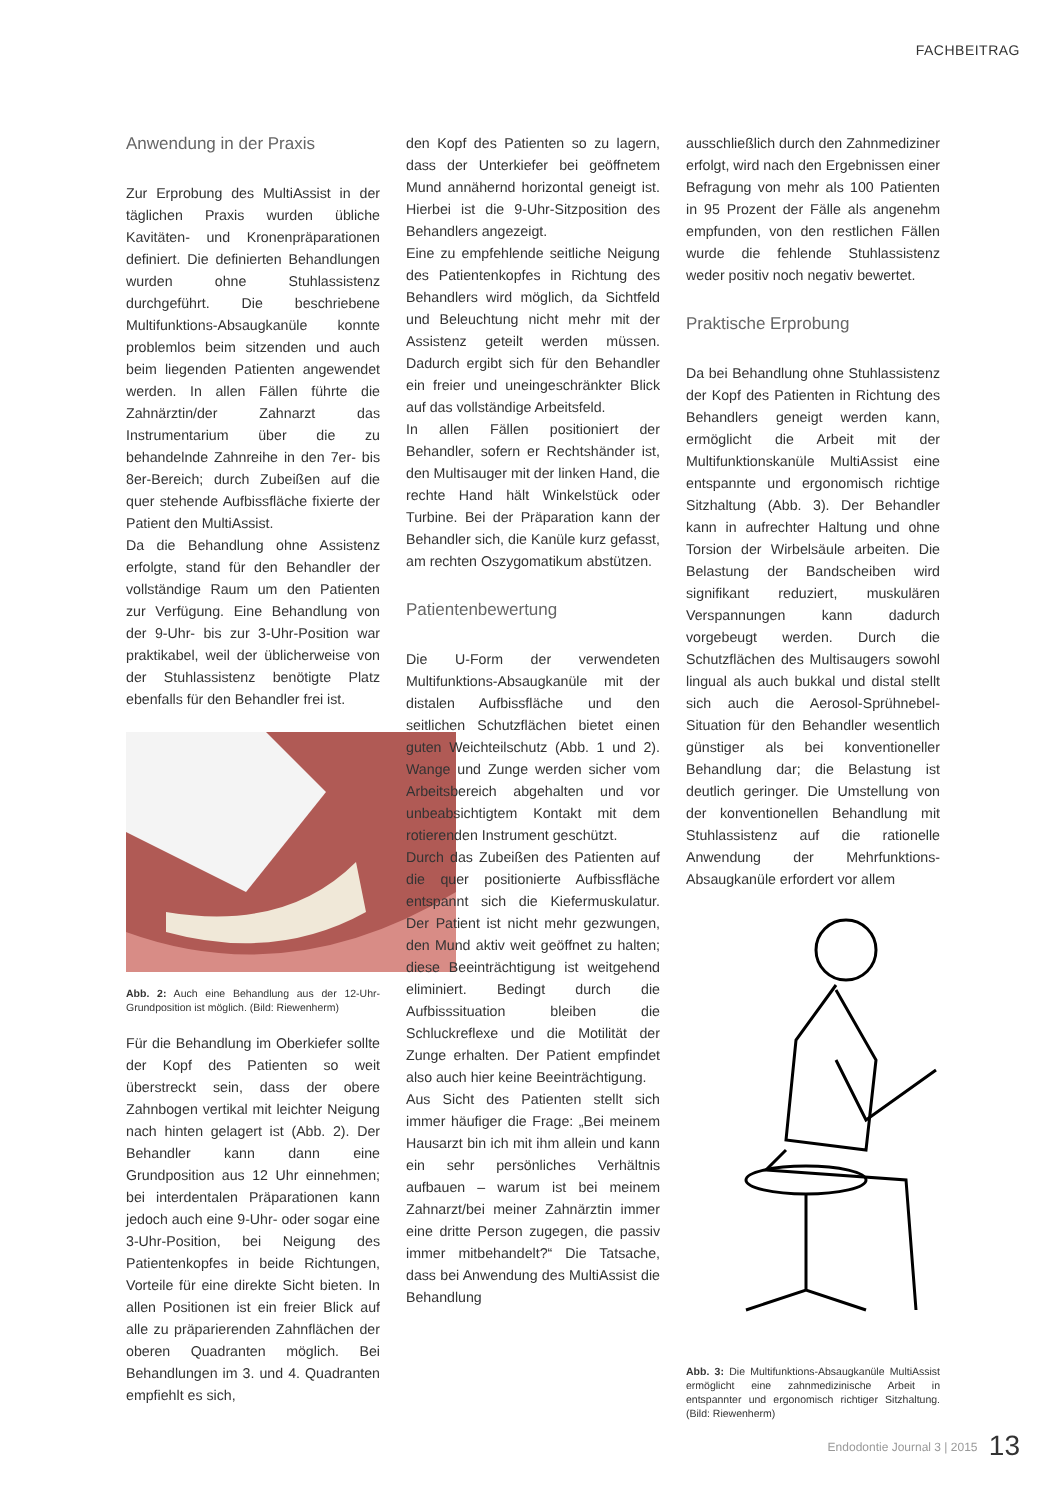FACHBEITRAG
Anwendung in der Praxis
Zur Erprobung des MultiAssist in der täglichen Praxis wurden übliche Kavitäten- und Kronenpräparationen definiert. Die definierten Behandlungen wurden ohne Stuhlassistenz durchgeführt. Die beschriebene Multifunktions-Absaugkanüle konnte problemlos beim sitzenden und auch beim liegenden Patienten angewendet werden. In allen Fällen führte die Zahnärztin/der Zahnarzt das Instrumentarium über die zu behandelnde Zahnreihe in den 7er- bis 8er-Bereich; durch Zubeißen auf die quer stehende Aufbissfläche fixierte der Patient den MultiAssist.
Da die Behandlung ohne Assistenz erfolgte, stand für den Behandler der vollständige Raum um den Patienten zur Verfügung. Eine Behandlung von der 9-Uhr- bis zur 3-Uhr-Position war praktikabel, weil der üblicherweise von der Stuhlassistenz benötigte Platz ebenfalls für den Behandler frei ist.
Abb. 2: Auch eine Behandlung aus der 12-Uhr-Grundposition ist möglich. (Bild: Riewenherm)
Für die Behandlung im Oberkiefer sollte der Kopf des Patienten so weit überstreckt sein, dass der obere Zahnbogen vertikal mit leichter Neigung nach hinten gelagert ist (Abb. 2). Der Behandler kann dann eine Grundposition aus 12 Uhr einnehmen; bei interdentalen Präparationen kann jedoch auch eine 9-Uhr- oder sogar eine 3-Uhr-Position, bei Neigung des Patientenkopfes in beide Richtungen, Vorteile für eine direkte Sicht bieten. In allen Positionen ist ein freier Blick auf alle zu präparierenden Zahnflächen der oberen Quadranten möglich. Bei Behandlungen im 3. und 4. Quadranten empfiehlt es sich,
den Kopf des Patienten so zu lagern, dass der Unterkiefer bei geöffnetem Mund annähernd horizontal geneigt ist. Hierbei ist die 9-Uhr-Sitzposition des Behandlers angezeigt.
Eine zu empfehlende seitliche Neigung des Patientenkopfes in Richtung des Behandlers wird möglich, da Sichtfeld und Beleuchtung nicht mehr mit der Assistenz geteilt werden müssen. Dadurch ergibt sich für den Behandler ein freier und uneingeschränkter Blick auf das vollständige Arbeitsfeld.
In allen Fällen positioniert der Behandler, sofern er Rechtshänder ist, den Multisauger mit der linken Hand, die rechte Hand hält Winkelstück oder Turbine. Bei der Präparation kann der Behandler sich, die Kanüle kurz gefasst, am rechten Oszygomatikum abstützen.
Patientenbewertung
Die U-Form der verwendeten Multifunktions-Absaugkanüle mit der distalen Aufbissfläche und den seitlichen Schutzflächen bietet einen guten Weichteilschutz (Abb. 1 und 2). Wange und Zunge werden sicher vom Arbeitsbereich abgehalten und vor unbeabsichtigtem Kontakt mit dem rotierenden Instrument geschützt.
Durch das Zubeißen des Patienten auf die quer positionierte Aufbissfläche entspannt sich die Kiefermuskulatur. Der Patient ist nicht mehr gezwungen, den Mund aktiv weit geöffnet zu halten; diese Beeinträchtigung ist weitgehend eliminiert. Bedingt durch die Aufbisssituation bleiben die Schluckreflexe und die Motilität der Zunge erhalten. Der Patient empfindet also auch hier keine Beeinträchtigung.
Aus Sicht des Patienten stellt sich immer häufiger die Frage: „Bei meinem Hausarzt bin ich mit ihm allein und kann ein sehr persönliches Verhältnis aufbauen – warum ist bei meinem Zahnarzt/bei meiner Zahnärztin immer eine dritte Person zugegen, die passiv immer mitbehandelt?“ Die Tatsache, dass bei Anwendung des MultiAssist die Behandlung
ausschließlich durch den Zahnmediziner erfolgt, wird nach den Ergebnissen einer Befragung von mehr als 100 Patienten in 95 Prozent der Fälle als angenehm empfunden, von den restlichen Fällen wurde die fehlende Stuhlassistenz weder positiv noch negativ bewertet.
Praktische Erprobung
Da bei Behandlung ohne Stuhlassistenz der Kopf des Patienten in Richtung des Behandlers geneigt werden kann, ermöglicht die Arbeit mit der Multifunktionskanüle MultiAssist eine entspannte und ergonomisch richtige Sitzhaltung (Abb. 3). Der Behandler kann in aufrechter Haltung und ohne Torsion der Wirbelsäule arbeiten. Die Belastung der Bandscheiben wird signifikant reduziert, muskulären Verspannungen kann dadurch vorgebeugt werden. Durch die Schutzflächen des Multisaugers sowohl lingual als auch bukkal und distal stellt sich auch die Aerosol-Sprühnebel-Situation für den Behandler wesentlich günstiger als bei konventioneller Behandlung dar; die Belastung ist deutlich geringer. Die Umstellung von der konventionellen Behandlung mit Stuhlassistenz auf die rationelle Anwendung der Mehrfunktions-Absaugkanüle erfordert vor allem
Abb. 3: Die Multifunktions-Absaugkanüle MultiAssist ermöglicht eine zahnmedizinische Arbeit in entspannter und ergonomisch richtiger Sitzhaltung. (Bild: Riewenherm)
Endodontie Journal 3 | 2015 13